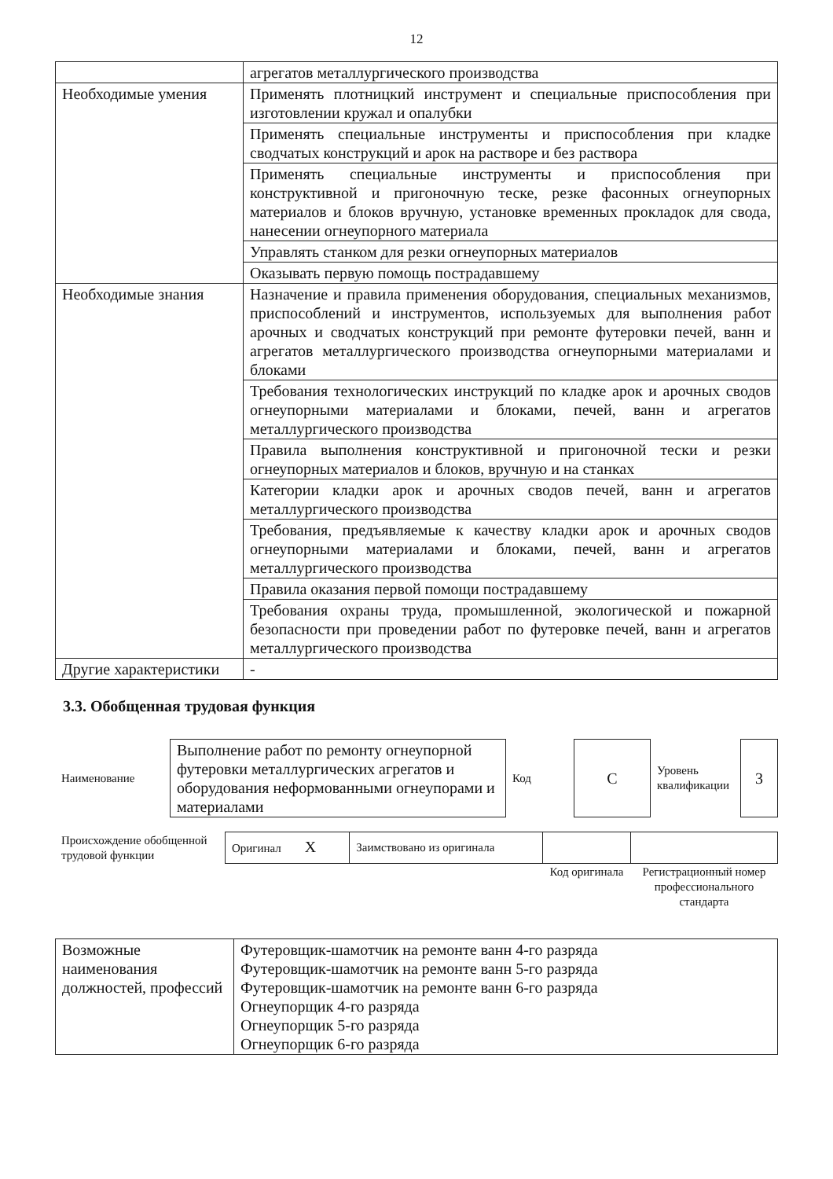12
| | агрегатов металлургического производства |
| Необходимые умения | Применять плотницкий инструмент и специальные приспособления при изготовлении кружал и опалубки |
| | Применять специальные инструменты и приспособления при кладке сводчатых конструкций и арок на растворе и без раствора |
| | Применять специальные инструменты и приспособления при конструктивной и пригоночную теске, резке фасонных огнеупорных материалов и блоков вручную, установке временных прокладок для свода, нанесении огнеупорного материала |
| | Управлять станком для резки огнеупорных материалов |
| | Оказывать первую помощь пострадавшему |
| Необходимые знания | Назначение и правила применения оборудования, специальных механизмов, приспособлений и инструментов, используемых для выполнения работ арочных и сводчатых конструкций при ремонте футеровки печей, ванн и агрегатов металлургического производства огнеупорными материалами и блоками |
| | Требования технологических инструкций по кладке арок и арочных сводов огнеупорными материалами и блоками, печей, ванн и агрегатов металлургического производства |
| | Правила выполнения конструктивной и пригоночной тески и резки огнеупорных материалов и блоков, вручную и на станках |
| | Категории кладки арок и арочных сводов печей, ванн и агрегатов металлургического производства |
| | Требования, предъявляемые к качеству кладки арок и арочных сводов огнеупорными материалами и блоками, печей, ванн и агрегатов металлургического производства |
| | Правила оказания первой помощи пострадавшему |
| | Требования охраны труда, промышленной, экологической и пожарной безопасности при проведении работ по футеровке печей, ванн и агрегатов металлургического производства |
| Другие характеристики | - |
3.3. Обобщенная трудовая функция
| Наименование | Выполнение работ по ремонту огнеупорной футеровки металлургических агрегатов и оборудования неформованными огнеупорами и материалами | Код | С | Уровень квалификации | 3 |
| Происхождение обобщенной трудовой функции | Оригинал X | Заимствовано из оригинала | | |
| | | | Код оригинала | Регистрационный номер профессионального стандарта |
| Возможные наименования должностей, профессий | Футеровщик-шамотчик на ремонте ванн 4-го разряда Футеровщик-шамотчик на ремонте ванн 5-го разряда Футеровщик-шамотчик на ремонте ванн 6-го разряда Огнеупорщик 4-го разряда Огнеупорщик 5-го разряда Огнеупорщик 6-го разряда |